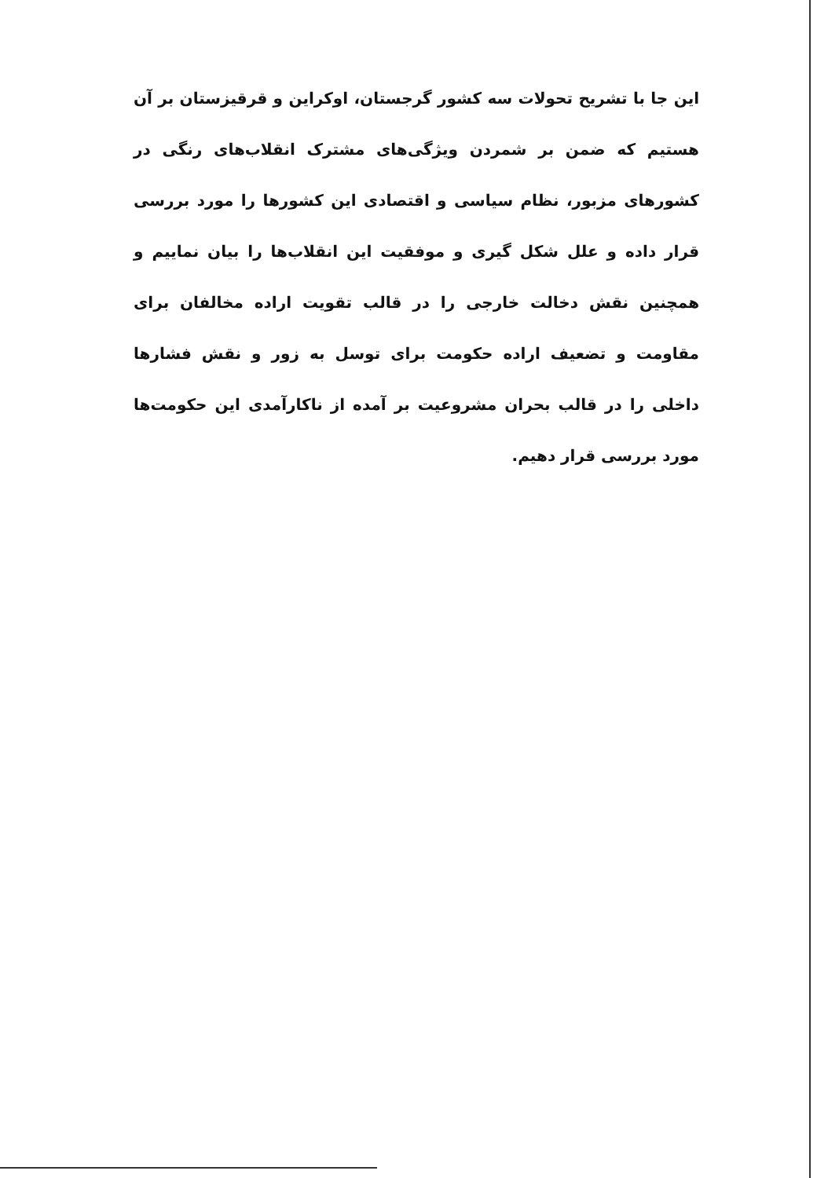این جا با تشریح تحولات سه کشور گرجستان، اوکراین و قرقیزستان بر آن هستیم که ضمن بر شمردن ویژگی‌های مشترک انقلاب‌های رنگی در کشورهای مزبور، نظام سیاسی و اقتصادی این کشورها را مورد بررسی قرار داده و علل شکل گیری و موفقیت این انقلاب‌ها را بیان نماییم و همچنین نقش دخالت خارجی را در قالب تقویت اراده مخالفان برای مقاومت و تضعیف اراده حکومت برای توسل به زور و نقش فشارها داخلی را در قالب بحران مشروعیت بر آمده از ناکارآمدی این حکومت‌ها مورد بررسی قرار دهیم.